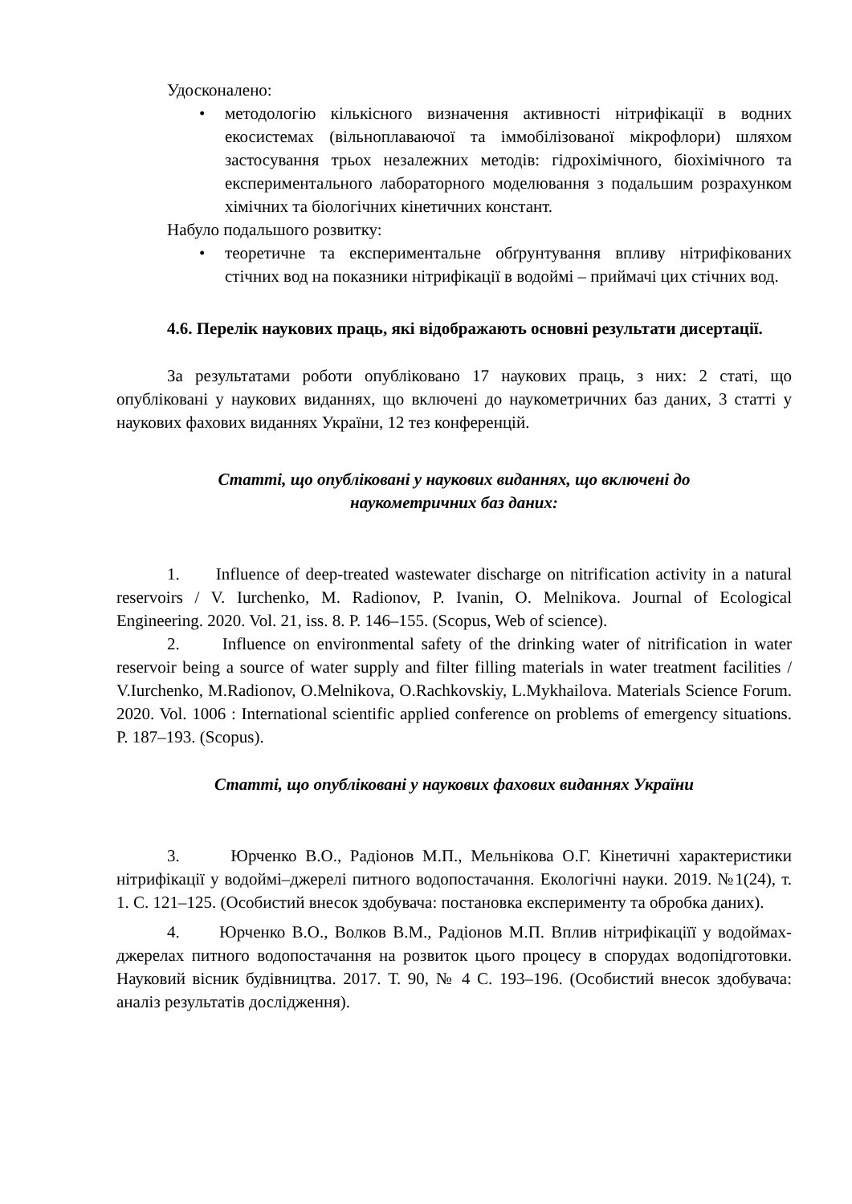Удосконалено:
• методологію кількісного визначення активності нітрифікації в водних екосистемах (вільноплаваючої та іммобілізованої мікрофлори) шляхом застосування трьох незалежних методів: гідрохімічного, біохімічного та експериментального лабораторного моделювання з подальшим розрахунком хімічних та біологічних кінетичних констант.
Набуло подальшого розвитку:
• теоретичне та експериментальне обґрунтування впливу нітрифікованих стічних вод на показники нітрифікації в водоймі – приймачі цих стічних вод.
4.6. Перелік наукових праць, які відображають основні результати дисертації.
За результатами роботи опубліковано 17 наукових праць, з них: 2 статі, що опубліковані у наукових виданнях, що включені до наукометричних баз даних, 3 статті у наукових фахових виданнях України, 12 тез конференцій.
Статті, що опубліковані у наукових виданнях, що включені до
наукометричних баз даних:
1. Influence of deep-treated wastewater discharge on nitrification activity in a natural reservoirs / V. Iurchenko, M. Radionov, P. Ivanin, O. Melnikova. Journal of Ecological Engineering. 2020. Vol. 21, iss. 8. P. 146–155. (Scopus, Web of science).
2. Influence on environmental safety of the drinking water of nitrification in water reservoir being a source of water supply and filter filling materials in water treatment facilities / V.Iurchenko, M.Radionov, O.Melnikova, O.Rachkovskiy, L.Mykhailova. Materials Science Forum. 2020. Vol. 1006 : International scientific applied conference on problems of emergency situations. P. 187–193. (Scopus).
Статті, що опубліковані у наукових фахових виданнях України
3. Юрченко В.О., Радіонов М.П., Мельнікова О.Г. Кінетичні характеристики нітрифікації у водоймі–джерелі питного водопостачання. Екологічні науки. 2019. №1(24), т. 1. С. 121–125. (Особистий внесок здобувача: постановка експерименту та обробка даних).
4. Юрченко В.О., Волков В.М., Радіонов М.П. Вплив нітрифікаціїї у водоймах-джерелах питного водопостачання на розвиток цього процесу в спорудах водопідготовки. Науковий вісник будівництва. 2017. Т. 90, № 4 С. 193–196. (Особистий внесок здобувача: аналіз результатів дослідження).